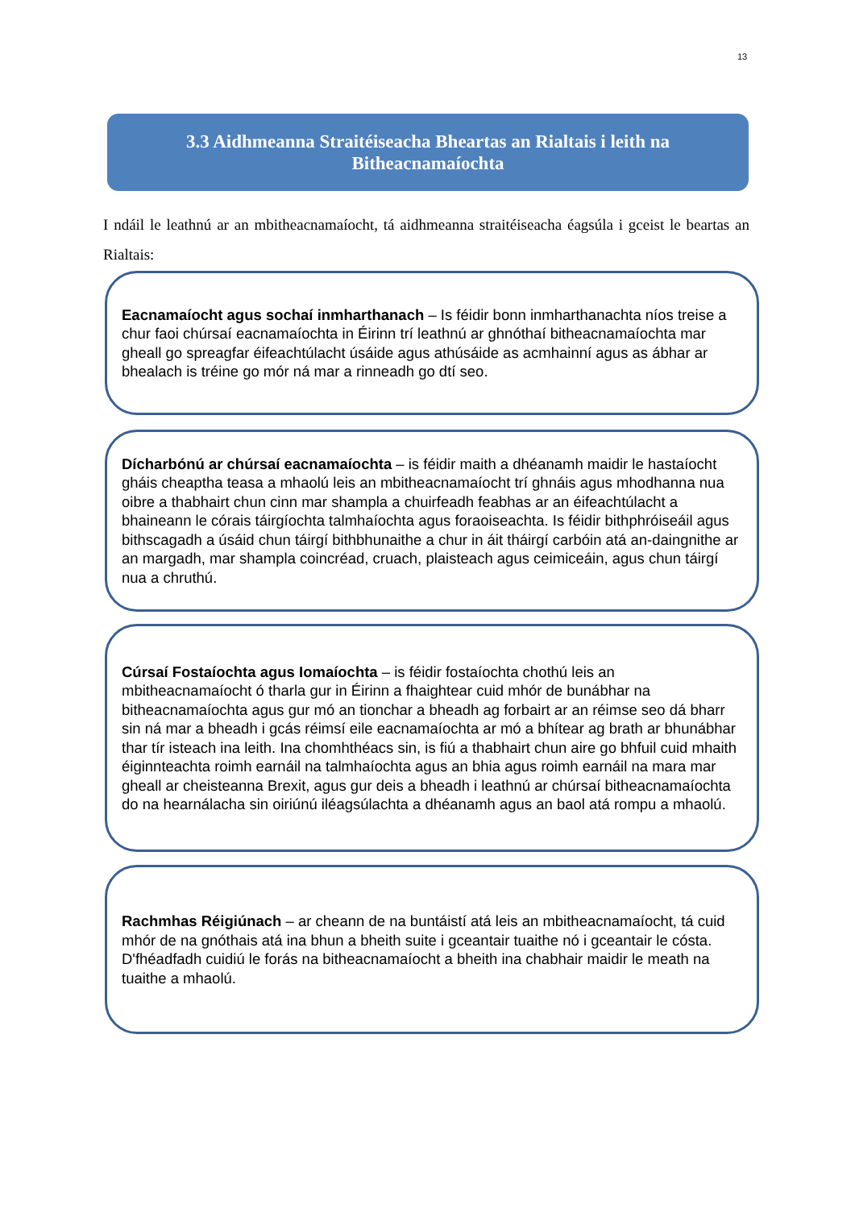13
3.3 Aidhmeanna Straitéiseacha Bheartas an Rialtais i leith na
Bitheacnamaíochta
I ndáil le leathnú ar an mbitheacnamaíocht, tá aidhmeanna straitéiseacha éagsúla i gceist le beartas an Rialtais:
Eacnamaíocht agus sochaí inmharthanach – Is féidir bonn inmharthanachta níos treise a chur faoi chúrsaí eacnamaíochta in Éirinn trí leathnú ar ghnóthaí bitheacnamaíochta mar gheall go spreagfar éifeachtúlacht úsáide agus athúsáide as acmhainní agus as ábhar ar bhealach is tréine go mór ná mar a rinneadh go dtí seo.
Dícharbónú ar chúrsaí eacnamaíochta – is féidir maith a dhéanamh maidir le hastaíocht gháis cheaptha teasa a mhaolú leis an mbitheacnamaíocht trí ghnáis agus mhodhanna nua oibre a thabhairt chun cinn mar shampla a chuirfeadh feabhas ar an éifeachtúlacht a bhaineann le córais táirgíochta talmhaíochta agus foraoiseachta. Is féidir bithphróiseáil agus bithscagadh a úsáid chun táirgí bithbhunaithe a chur in áit tháirgí carbóin atá an-daingnithe ar an margadh, mar shampla coincréad, cruach, plaisteach agus ceimiceáin, agus chun táirgí nua a chruthú.
Cúrsaí Fostaíochta agus Iomaíochta – is féidir fostaíochta chothú leis an mbitheacnamaíocht ó tharla gur in Éirinn a fhaightear cuid mhór de bunábhar na bitheacnamaíochta agus gur mó an tionchar a bheadh ag forbairt ar an réimse seo dá bharr sin ná mar a bheadh i gcás réimsí eile eacnamaíochta ar mó a bhítear ag brath ar bhunábhar thar tír isteach ina leith. Ina chomhthéacs sin, is fiú a thabhairt chun aire go bhfuil cuid mhaith éiginnteachta roimh earnáil na talmhaíochta agus an bhia agus roimh earnáil na mara mar gheall ar cheisteanna Brexit, agus gur deis a bheadh i leathnú ar chúrsaí bitheacnamaíochta do na hearnálacha sin oiriúnú iléagsúlachta a dhéanamh agus an baol atá rompu a mhaolú.
Rachmhas Réigiúnach – ar cheann de na buntáistí atá leis an mbitheacnamaíocht, tá cuid mhór de na gnóthais atá ina bhun a bheith suite i gceantair tuaithe nó i gceantair le cósta. D'fhéadfadh cuidiú le forás na bitheacnamaíocht a bheith ina chabhair maidir le meath na tuaithe a mhaolú.